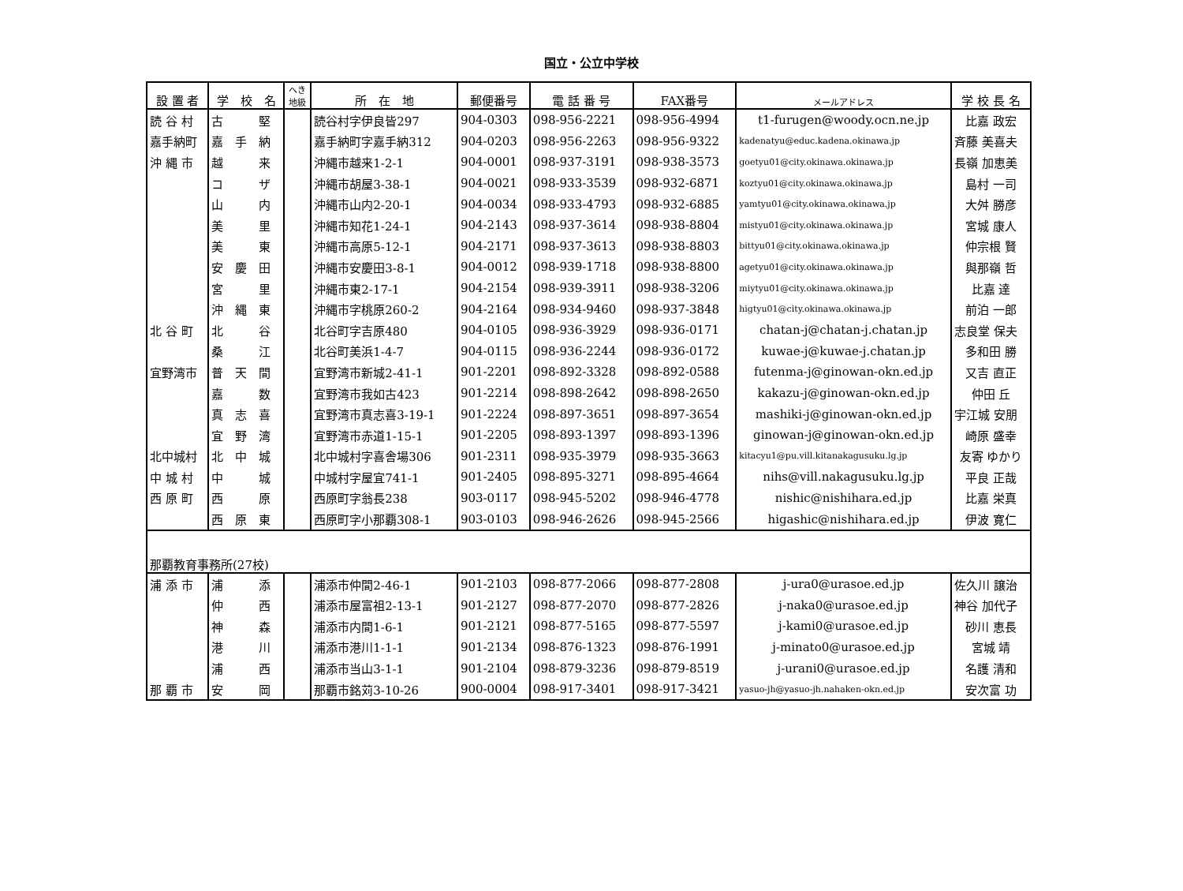国立・公立中学校
| 設 置 者 | 学 校 名 | へき 地級 | 所 在 地 | 郵便番号 | 電 話 番 号 | FAX番号 | メールアドレス | 学 校 長 名 |
| --- | --- | --- | --- | --- | --- | --- | --- | --- |
| 読 谷 村 | 古 堅 | | 読谷村字伊良皆297 | 904-0303 | 098-956-2221 | 098-956-4994 | t1-furugen@woody.ocn.ne.jp | 比嘉 政宏 |
| 嘉手納町 | 嘉 手 納 | | 嘉手納町字嘉手納312 | 904-0203 | 098-956-2263 | 098-956-9322 | kadenatyu@educ.kadena.okinawa.jp | 斉藤 美喜夫 |
| 沖 縄 市 | 越 来 | | 沖縄市越来1-2-1 | 904-0001 | 098-937-3191 | 098-938-3573 | goetyu01@city.okinawa.okinawa.jp | 長嶺 加恵美 |
| | コ ザ | | 沖縄市胡屋3-38-1 | 904-0021 | 098-933-3539 | 098-932-6871 | koztyu01@city.okinawa.okinawa.jp | 島村 一司 |
| | 山 内 | | 沖縄市山内2-20-1 | 904-0034 | 098-933-4793 | 098-932-6885 | yamtyu01@city.okinawa.okinawa.jp | 大舛 勝彦 |
| | 美 里 | | 沖縄市知花1-24-1 | 904-2143 | 098-937-3614 | 098-938-8804 | mistyu01@city.okinawa.okinawa.jp | 宮城 康人 |
| | 美 東 | | 沖縄市高原5-12-1 | 904-2171 | 098-937-3613 | 098-938-8803 | bittyu01@city.okinawa.okinawa.jp | 仲宗根 賢 |
| | 安 慶 田 | | 沖縄市安慶田3-8-1 | 904-0012 | 098-939-1718 | 098-938-8800 | agetyu01@city.okinawa.okinawa.jp | 與那嶺 哲 |
| | 宮 里 | | 沖縄市東2-17-1 | 904-2154 | 098-939-3911 | 098-938-3206 | miytyu01@city.okinawa.okinawa.jp | 比嘉 達 |
| | 沖 縄 東 | | 沖縄市字桃原260-2 | 904-2164 | 098-934-9460 | 098-937-3848 | higtyu01@city.okinawa.okinawa.jp | 前泊 一郎 |
| 北 谷 町 | 北 谷 | | 北谷町字吉原480 | 904-0105 | 098-936-3929 | 098-936-0171 | chatan-j@chatan-j.chatan.jp | 志良堂 保夫 |
| | 桑 江 | | 北谷町美浜1-4-7 | 904-0115 | 098-936-2244 | 098-936-0172 | kuwae-j@kuwae-j.chatan.jp | 多和田 勝 |
| 宜野湾市 | 普 天 間 | | 宜野湾市新城2-41-1 | 901-2201 | 098-892-3328 | 098-892-0588 | futenma-j@ginowan-okn.ed.jp | 又吉 直正 |
| | 嘉 数 | | 宜野湾市我如古423 | 901-2214 | 098-898-2642 | 098-898-2650 | kakazu-j@ginowan-okn.ed.jp | 仲田 丘 |
| | 真 志 喜 | | 宜野湾市真志喜3-19-1 | 901-2224 | 098-897-3651 | 098-897-3654 | mashiki-j@ginowan-okn.ed.jp | 宇江城 安朋 |
| | 宜 野 湾 | | 宜野湾市赤道1-15-1 | 901-2205 | 098-893-1397 | 098-893-1396 | ginowan-j@ginowan-okn.ed.jp | 崎原 盛幸 |
| 北中城村 | 北 中 城 | | 北中城村字喜舎場306 | 901-2311 | 098-935-3979 | 098-935-3663 | kitacyu1@pu.vill.kitanakagusuku.lg.jp | 友寄 ゆかり |
| 中 城 村 | 中 城 | | 中城村字屋宜741-1 | 901-2405 | 098-895-3271 | 098-895-4664 | nihs@vill.nakagusuku.lg.jp | 平良 正哉 |
| 西 原 町 | 西 原 | | 西原町字翁長238 | 903-0117 | 098-945-5202 | 098-946-4778 | nishic@nishihara.ed.jp | 比嘉 栄真 |
| | 西 原 東 | | 西原町字小那覇308-1 | 903-0103 | 098-946-2626 | 098-945-2566 | higashic@nishihara.ed.jp | 伊波 寛仁 |
| 那覇教育事務所(27校) | | | | | | | | |
| 浦 添 市 | 浦 添 | | 浦添市仲間2-46-1 | 901-2103 | 098-877-2066 | 098-877-2808 | j-ura0@urasoe.ed.jp | 佐久川 譲治 |
| | 仲 西 | | 浦添市屋富祖2-13-1 | 901-2127 | 098-877-2070 | 098-877-2826 | j-naka0@urasoe.ed.jp | 神谷 加代子 |
| | 神 森 | | 浦添市内間1-6-1 | 901-2121 | 098-877-5165 | 098-877-5597 | j-kami0@urasoe.ed.jp | 砂川 恵長 |
| | 港 川 | | 浦添市港川1-1-1 | 901-2134 | 098-876-1323 | 098-876-1991 | j-minato0@urasoe.ed.jp | 宮城 靖 |
| | 浦 西 | | 浦添市当山3-1-1 | 901-2104 | 098-879-3236 | 098-879-8519 | j-urani0@urasoe.ed.jp | 名護 清和 |
| 那 覇 市 | 安 岡 | | 那覇市銘苅3-10-26 | 900-0004 | 098-917-3401 | 098-917-3421 | yasuo-jh@yasuo-jh.nahaken-okn.ed.jp | 安次富 功 |